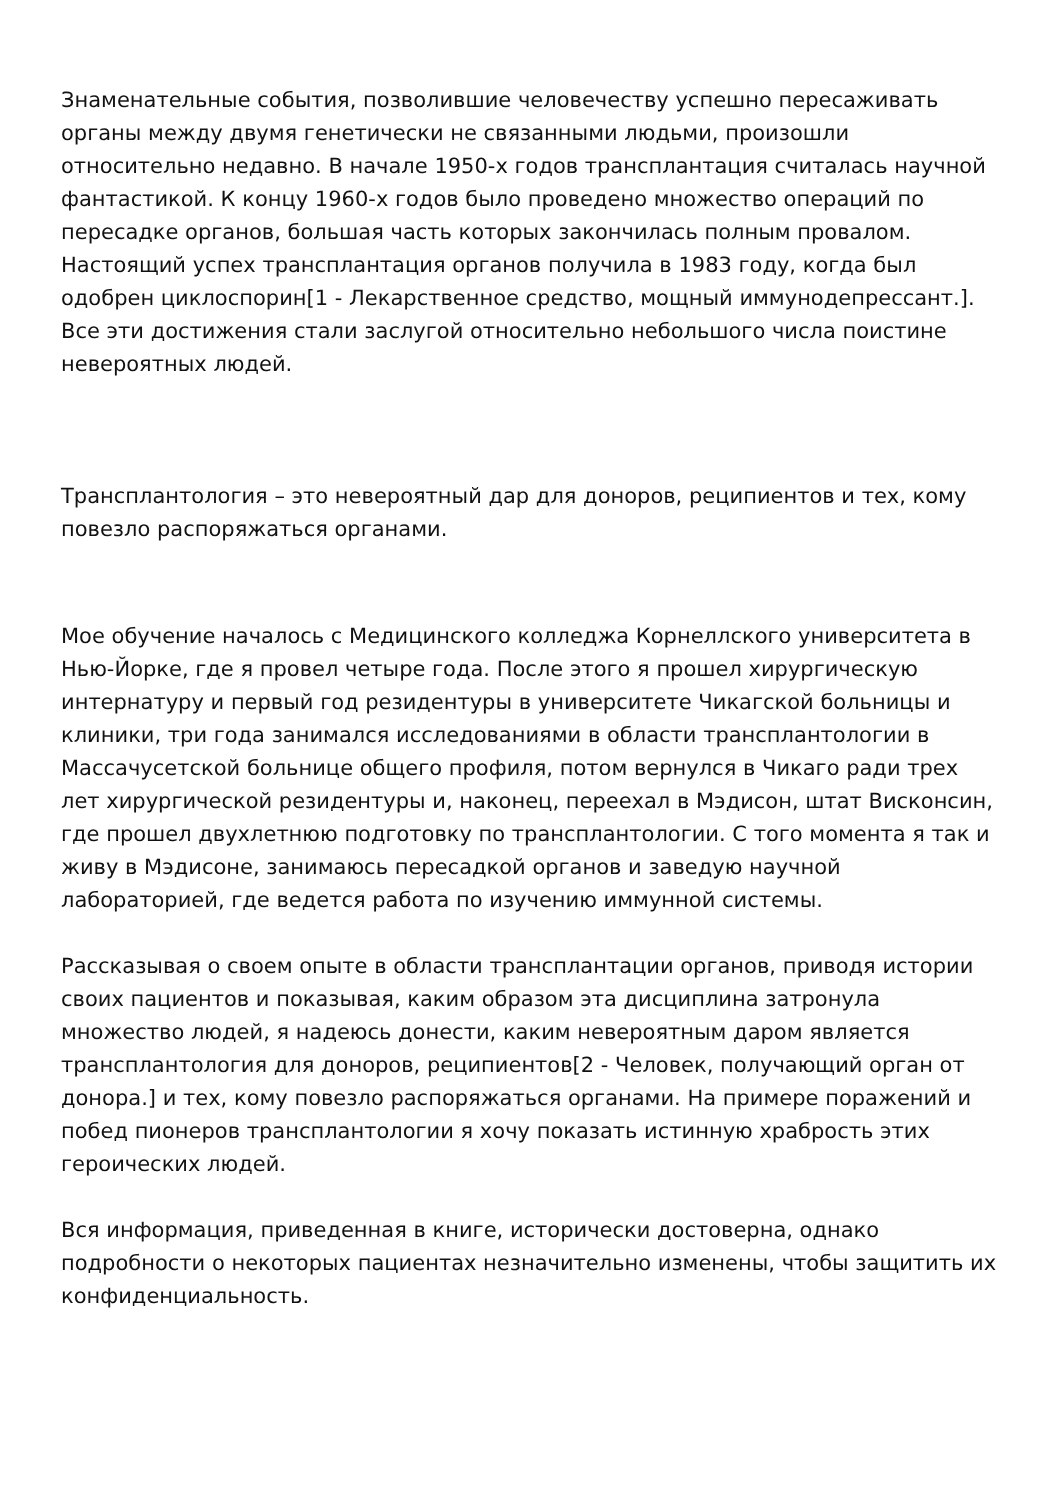Знаменательные события, позволившие человечеству успешно пересаживать органы между двумя генетически не связанными людьми, произошли относительно недавно. В начале 1950-х годов трансплантация считалась научной фантастикой. К концу 1960-х годов было проведено множество операций по пересадке органов, большая часть которых закончилась полным провалом. Настоящий успех трансплантация органов получила в 1983 году, когда был одобрен циклоспорин[1 - Лекарственное средство, мощный иммунодепрессант.]. Все эти достижения стали заслугой относительно небольшого числа поистине невероятных людей.
Трансплантология – это невероятный дар для доноров, реципиентов и тех, кому повезло распоряжаться органами.
Мое обучение началось с Медицинского колледжа Корнеллского университета в Нью-Йорке, где я провел четыре года. После этого я прошел хирургическую интернатуру и первый год резидентуры в университете Чикагской больницы и клиники, три года занимался исследованиями в области трансплантологии в Массачусетской больнице общего профиля, потом вернулся в Чикаго ради трех лет хирургической резидентуры и, наконец, переехал в Мэдисон, штат Висконсин, где прошел двухлетнюю подготовку по трансплантологии. С того момента я так и живу в Мэдисоне, занимаюсь пересадкой органов и заведую научной лабораторией, где ведется работа по изучению иммунной системы.
Рассказывая о своем опыте в области трансплантации органов, приводя истории своих пациентов и показывая, каким образом эта дисциплина затронула множество людей, я надеюсь донести, каким невероятным даром является трансплантология для доноров, реципиентов[2 - Человек, получающий орган от донора.] и тех, кому повезло распоряжаться органами. На примере поражений и побед пионеров трансплантологии я хочу показать истинную храбрость этих героических людей.
Вся информация, приведенная в книге, исторически достоверна, однако подробности о некоторых пациентах незначительно изменены, чтобы защитить их конфиденциальность.